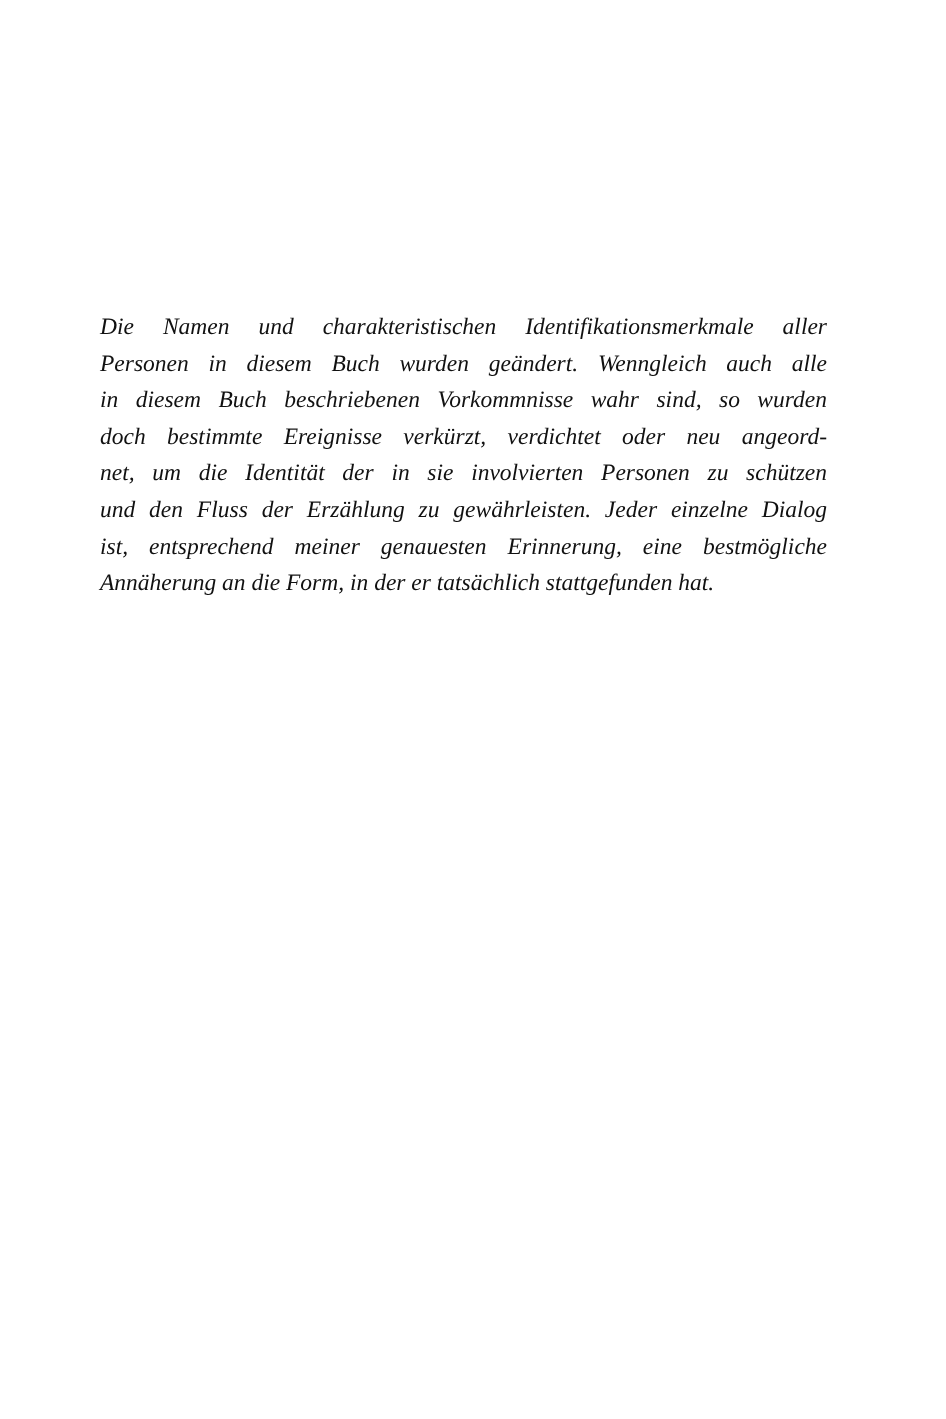Die Namen und charakteristischen Identifikationsmerkmale aller
Personen in diesem Buch wurden geändert. Wenngleich auch alle
in diesem Buch beschriebenen Vorkommnisse wahr sind, so wurden
doch bestimmte Ereignisse verkürzt, verdichtet oder neu angeord-
net, um die Identität der in sie involvierten Personen zu schützen
und den Fluss der Erzählung zu gewährleisten. Jeder einzelne Dialog
ist, entsprechend meiner genauesten Erinnerung, eine bestmögliche
Annäherung an die Form, in der er tatsächlich stattgefunden hat.